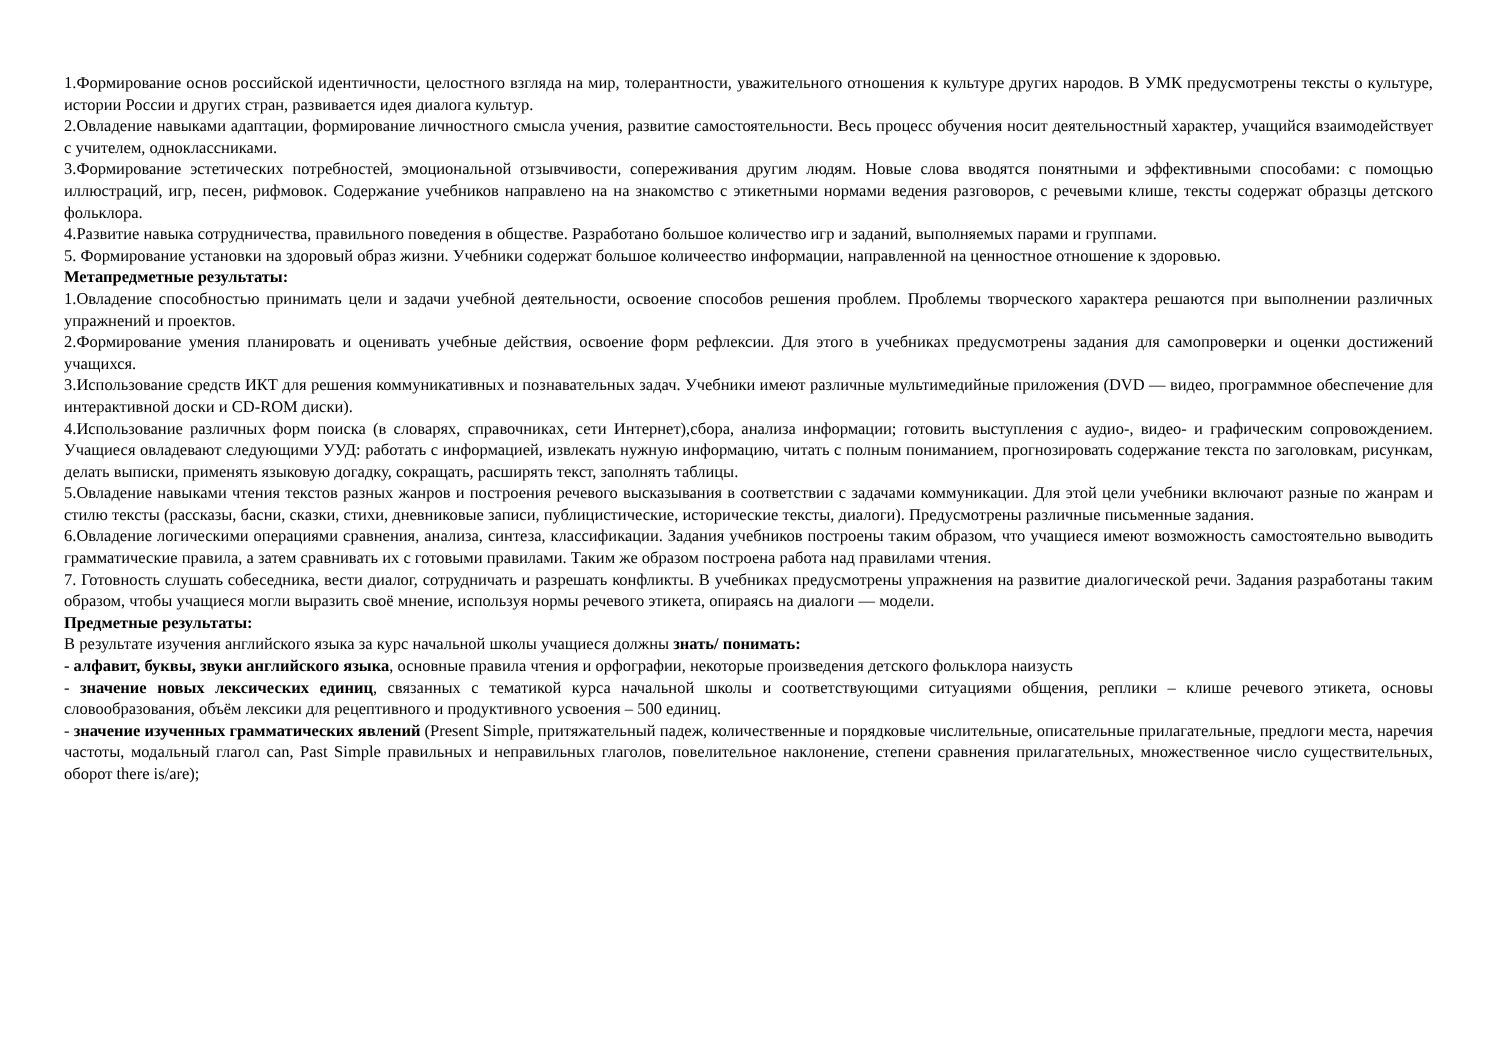1.Формирование основ российской идентичности, целостного взгляда на мир, толерантности, уважительного отношения к культуре других народов. В УМК предусмотрены тексты о культуре, истории России и других стран, развивается идея диалога культур.
2.Овладение навыками адаптации, формирование личностного смысла учения, развитие самостоятельности. Весь процесс обучения носит деятельностный характер, учащийся взаимодействует с учителем, одноклассниками.
3.Формирование эстетических потребностей, эмоциональной отзывчивости, сопереживания другим людям. Новые слова вводятся понятными и эффективными способами: с помощью иллюстраций, игр, песен, рифмовок. Содержание учебников направлено на на знакомство с этикетными нормами ведения разговоров, с речевыми клише, тексты содержат образцы детского фольклора.
4.Развитие навыка сотрудничества, правильного поведения в обществе. Разработано большое количество игр и заданий, выполняемых парами и группами.
5. Формирование установки на здоровый образ жизни. Учебники содержат большое количеество информации, направленной на ценностное отношение к здоровью.
Метапредметные результаты:
1.Овладение способностью принимать цели и задачи учебной деятельности, освоение способов решения проблем. Проблемы творческого характера решаются при выполнении различных упражнений и проектов.
2.Формирование умения планировать и оценивать учебные действия, освоение форм рефлексии. Для этого в учебниках предусмотрены задания для самопроверки и оценки достижений учащихся.
3.Использование средств ИКТ для решения коммуникативных и познавательных задач. Учебники имеют различные мультимедийные приложения (DVD — видео, программное обеспечение для интерактивной доски и CD-ROM диски).
4.Использование различных форм поиска (в словарях, справочниках, сети Интернет),сбора, анализа информации; готовить выступления с аудио-, видео- и графическим сопровождением. Учащиеся овладевают следующими УУД: работать с информацией, извлекать нужную информацию, читать с полным пониманием, прогнозировать содержание текста по заголовкам, рисункам, делать выписки, применять языковую догадку, сокращать, расширять текст, заполнять таблицы.
5.Овладение навыками чтения текстов разных жанров и построения речевого высказывания в соответствии с задачами коммуникации. Для этой цели учебники включают разные по жанрам и стилю тексты (рассказы, басни, сказки, стихи, дневниковые записи, публицистические, исторические тексты, диалоги). Предусмотрены различные письменные задания.
6.Овладение логическими операциями сравнения, анализа, синтеза, классификации. Задания учебников построены таким образом, что учащиеся имеют возможность самостоятельно выводить грамматические правила, а затем сравнивать их с готовыми правилами. Таким же образом построена работа над правилами чтения.
7. Готовность слушать собеседника, вести диалог, сотрудничать и разрешать конфликты. В учебниках предусмотрены упражнения на развитие диалогической речи. Задания разработаны таким образом, чтобы учащиеся могли выразить своё мнение, используя нормы речевого этикета, опираясь на диалоги — модели.
Предметные результаты:
В результате изучения английского языка за курс начальной школы учащиеся должны знать/ понимать:
- алфавит, буквы, звуки английского языка, основные правила чтения и орфографии, некоторые произведения детского фольклора наизусть
- значение новых лексических единиц, связанных с тематикой курса начальной школы и соответствующими ситуациями общения, реплики – клише речевого этикета, основы словообразования, объём лексики для рецептивного и продуктивного усвоения – 500 единиц.
- значение изученных грамматических явлений (Present Simple, притяжательный падеж, количественные и порядковые числительные, описательные прилагательные, предлоги места, наречия частоты, модальный глагол can, Past Simple правильных и неправильных глаголов, повелительное наклонение, степени сравнения прилагательных, множественное число существительных, оборот there is/are);